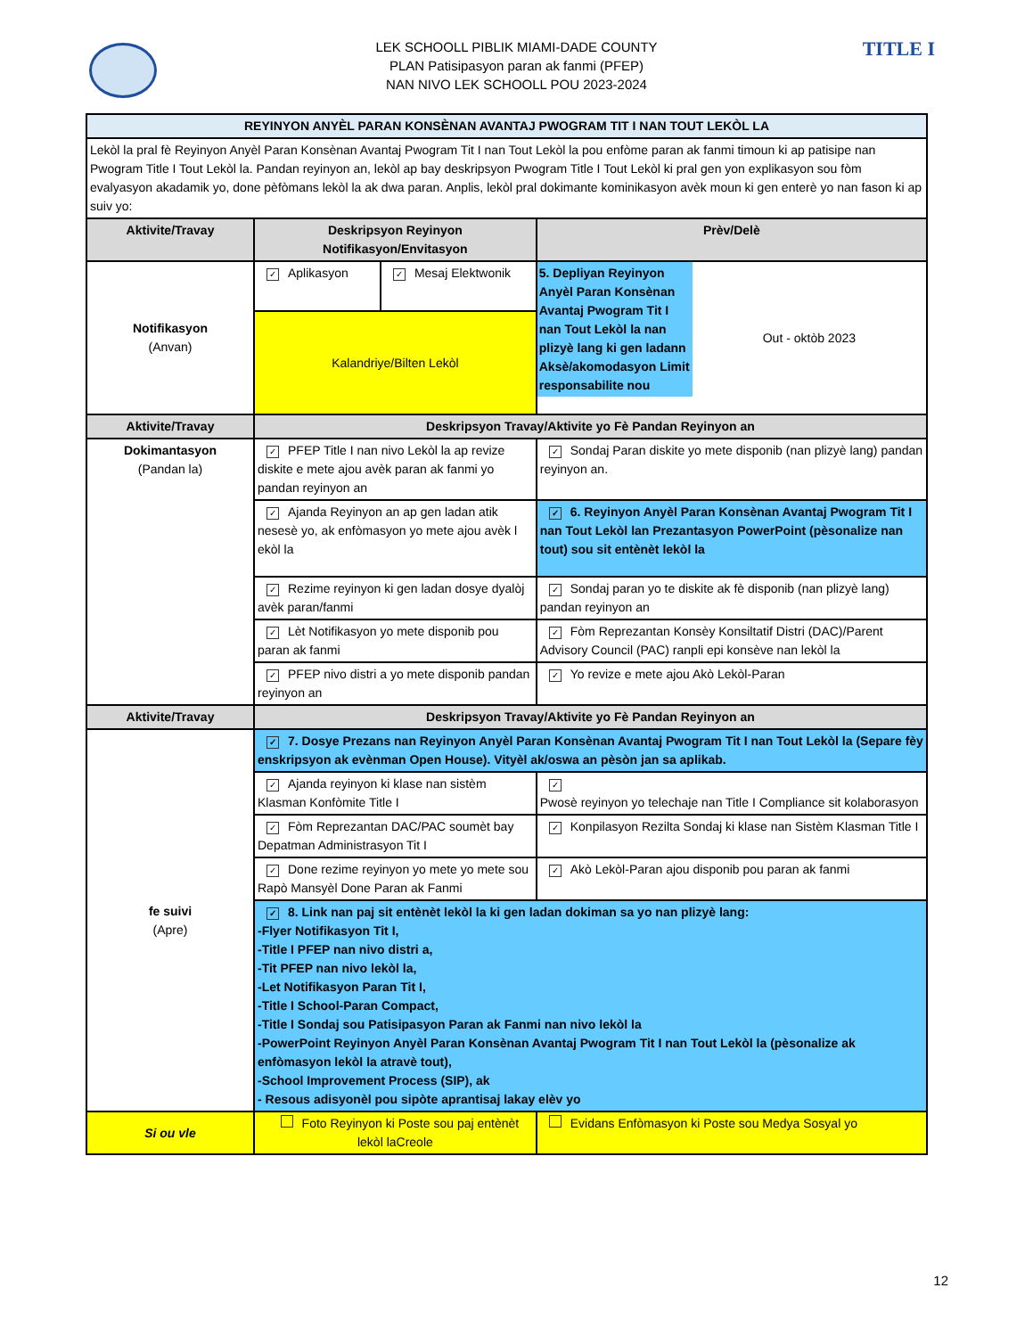TITLE I
LEK SCHOOLL PIBLIK MIAMI-DADE COUNTY
PLAN Patisipasyon paran ak fanmi (PFEP)
NAN NIVO LEK SCHOOLL POU 2023-2024
| REYINYON ANYÈL PARAN KONSÈNAN AVANTAJ PWOGRAM TIT I NAN TOUT LEKÒL LA | | | |
| --- | --- | --- | --- |
| Lekòl la pral fè Reyinyon Anyèl Paran Konsènan Avantaj Pwogram Tit I nan Tout Lekòl la pou enfòme paran ak fanmi timoun ki ap patisipe nan Pwogram Title I Tout Lekòl la. Pandan reyinyon an, lekòl ap bay deskripsyon Pwogram Title I Tout Lekòl ki pral gen yon explikasyon sou fòm evalyasyon akadamik yo, done pèfòmans lekòl la ak dwa paran. Anplis, lekòl pral dokimante kominikasyon avèk moun ki gen enterè yo nan fason ki ap suiv yo: | | | |
| Aktivite/Travay | Deskripsyon Reyinyon Notifikasyon/Envitasyon | | Prèv/Delè |
| Notifikasyon (Anvan) | ✓ Aplikasyon | ✓ Mesaj Elektwonik | 5. Depliyan Reyinyon Anyèl Paran Konsènan Avantaj Pwogram Tit I nan Tout Lekòl la nan plizyè lang ki gen ladann Aksè/akomodasyon Limit responsabilite nou Out - oktòb 2023 |
| | Kalandriye/Bilten Lekòl | | |
| Aktivite/Travay | Deskripsyon Travay/Aktivite yo Fè Pandan Reyinyon an | | |
| Dokimantasyon (Pandan la) | ✓ PFEP Title I nan nivo Lekòl la ap revize diskite e mete ajou avèk paran ak fanmi yo pandan reyinyon an | | ✓ Sondaj Paran diskite yo mete disponib (nan plizyè lang) pandan reyinyon an. |
| | ✓ Ajanda Reyinyon an ap gen ladan atik nesesè yo, ak enfòmasyon yo mete ajou avèk l ekòl la | | ✓ 6. Reyinyon Anyèl Paran Konsènan Avantaj Pwogram Tit I nan Tout Lekòl lan Prezantasyon PowerPoint (pèsonalize nan tout) sou sit entènèt lekòl la |
| | ✓ Rezime reyinyon ki gen ladan dosye dyalòj avèk paran/fanmi | | ✓ Sondaj paran yo te diskite ak fè disponib (nan plizyè lang) pandan reyinyon an |
| | ✓ Lèt Notifikasyon yo mete disponib pou paran ak fanmi | | ✓ Fòm Reprezantan Konsèy Konsiltatif Distri (DAC)/Parent Advisory Council (PAC) ranpli epi konsève nan lekòl la |
| | ✓ PFEP nivo distri a yo mete disponib pandan reyinyon an | | ✓ Yo revize e mete ajou Akò Lekòl-Paran |
| Aktivite/Travay | Deskripsyon Travay/Aktivite yo Fè Pandan Reyinyon an | | |
| fe suivi (Apre) | ✓ 7. Dosye Prezans nan Reyinyon Anyèl Paran Konsènan Avantaj Pwogram Tit I nan Tout Lekòl la (Separe fèy enskripsyon ak evènman Open House). Vityèl ak/oswa an pèsòn jan sa aplikab. | | |
| | ✓ Ajanda reyinyon ki klase nan sistèm Klasman Konfòmite Title I | | ✓ Pwosè reyinyon yo telechaje nan Title I Compliance sit kolaborasyon |
| | ✓ Fòm Reprezantan DAC/PAC soumèt bay Depatman Administrasyon Tit I | | ✓ Konpilasyon Rezilta Sondaj ki klase nan Sistèm Klasman Title I |
| | ✓ Done rezime reyinyon yo mete yo mete sou Rapò Mansyèl Done Paran ak Fanmi | | ✓ Akò Lekòl-Paran ajou disponib pou paran ak fanmi |
| | ✓ 8. Link nan paj sit entènèt lekòl la ki gen ladan dokiman sa yo nan plizyè lang: -Flyer Notifikasyon Tit I, -Title I PFEP nan nivo distri a, -Tit PFEP nan nivo lekòl la, -Let Notifikasyon Paran Tit I, -Title I School-Paran Compact, -Title I Sondaj sou Patisipasyon Paran ak Fanmi nan nivo lekòl la -PowerPoint Reyinyon Anyèl Paran Konsènan Avantaj Pwogram Tit I nan Tout Lekòl la (pèsonalize ak enfòmasyon lekòl la atravè tout), -School Improvement Process (SIP), ak - Resous adisyonèl pou sipòte aprantisaj lakay elèv yo | | |
| Si ou vle | Foto Reyinyon ki Poste sou paj entènèt lekòl laCreole | | Evidans Enfòmasyon ki Poste sou Medya Sosyal yo |
12